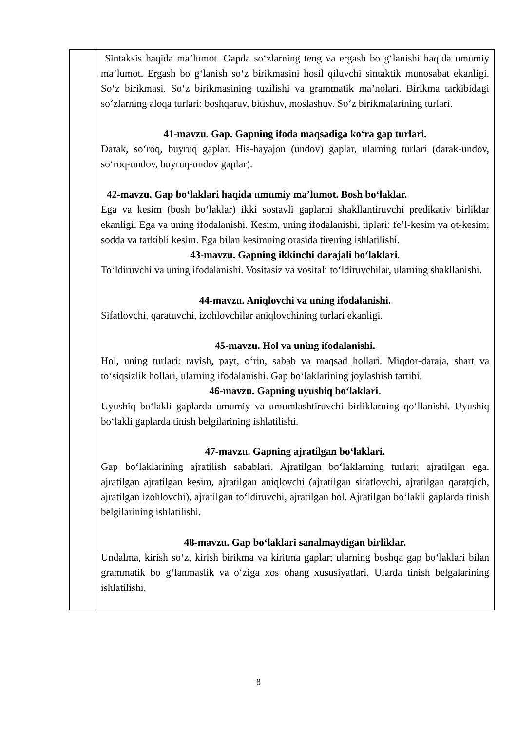| | Sintaksis haqida ma’lumot. Gapda so‘zlarning teng va ergash bo g‘lanishi haqida umumiy ma’lumot. Ergash bo g‘lanish so‘z birikmasini hosil qiluvchi sintaktik munosabat ekanligi. So‘z birikmasi. So‘z birikmasining tuzilishi va grammatik ma’nolari. Birikma tarkibidagi so‘zlarning aloqa turlari: boshqaruv, bitishuv, moslashuv. So‘z birikmalarining turlari. 41-mavzu. Gap. Gapning ifoda maqsadiga ko‘ra gap turlari. Darak, so‘roq, buyruq gaplar. His-hayajon (undov) gaplar, ularning turlari (darak-undov, so‘roq-undov, buyruq-undov gaplar). 42-mavzu. Gap bo‘laklari haqida umumiy ma’lumot. Bosh bo‘laklar. Ega va kesim (bosh bo‘laklar) ikki sostavli gaplarni shakllantiruvchi predikativ birliklar ekanligi. Ega va uning ifodalanishi. Kesim, uning ifodalanishi, tiplari: fe’l-kesim va ot-kesim; sodda va tarkibli kesim. Ega bilan kesimning orasida tirening ishlatilishi. 43-mavzu. Gapning ikkinchi darajali bo‘laklari . To‘ldiruvchi va uning ifodalanishi. Vositasiz va vositali to‘ldiruvchilar, ularning shakllanishi. 44-mavzu. Aniqlovchi va uning ifodalanishi. Sifatlovchi, qaratuvchi, izohlovchilar aniqlovchining turlari ekanligi. 45-mavzu. Hol va uning ifodalanishi. Hol, uning turlari: ravish, payt, o‘rin, sabab va maqsad hollari. Miqdor-daraja, shart va to‘siqsizlik hollari, ularning ifodalanishi. Gap bo‘laklarining joylashish tartibi. 46-mavzu. Gapning uyushiq bo‘laklari. Uyushiq bo‘lakli gaplarda umumiy va umumlashtiruvchi birliklarning qo‘llanishi. Uyushiq bo‘lakli gaplarda tinish belgilarining ishlatilishi. 47-mavzu. Gapning ajratilgan bo‘laklari. Gap bo‘laklarining ajratilish sabablari. Ajratilgan bo‘laklarning turlari: ajratilgan ega, ajratilgan ajratilgan kesim, ajratilgan aniqlovchi (ajratilgan sifatlovchi, ajratilgan qaratqich, ajratilgan izohlovchi), ajratilgan to‘ldiruvchi, ajratilgan hol. Ajratilgan bo‘lakli gaplarda tinish belgilarining ishlatilishi. 48-mavzu. Gap bo‘laklari sanalmaydigan birliklar. Undalma, kirish so‘z, kirish birikma va kiritma gaplar; ularning boshqa gap bo‘laklari bilan grammatik bo g‘lanmaslik va o‘ziga xos ohang xususiyatlari. Ularda tinish belgalarining ishlatilishi. |
8